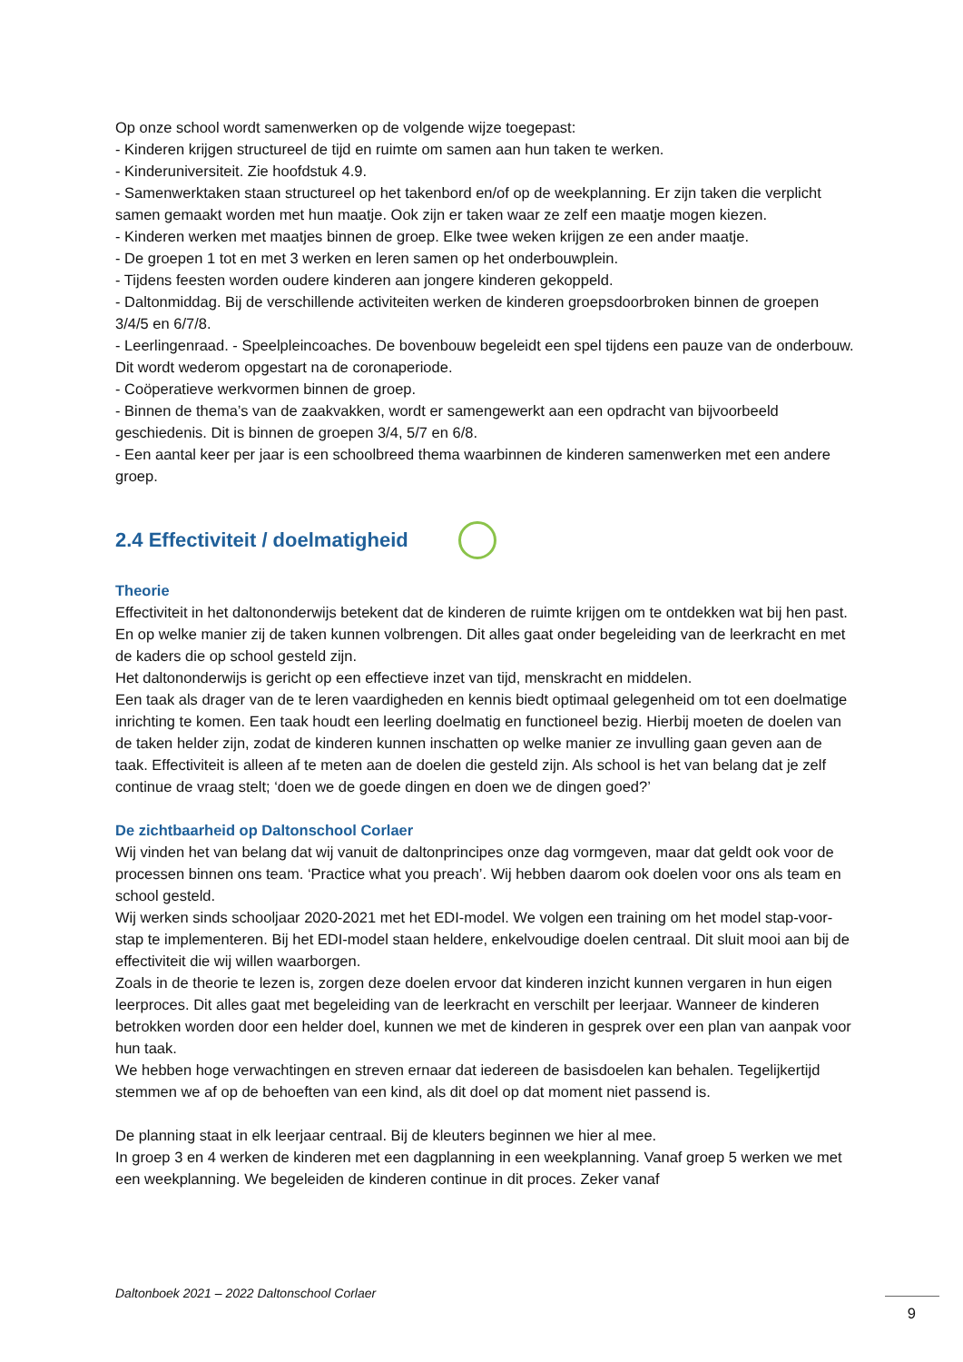Op onze school wordt samenwerken op de volgende wijze toegepast:
- Kinderen krijgen structureel de tijd en ruimte om samen aan hun taken te werken.
- Kinderuniversiteit. Zie hoofdstuk 4.9.
- Samenwerktaken staan structureel op het takenbord en/of op de weekplanning. Er zijn taken die verplicht samen gemaakt worden met hun maatje. Ook zijn er taken waar ze zelf een maatje mogen kiezen.
- Kinderen werken met maatjes binnen de groep. Elke twee weken krijgen ze een ander maatje.
- De groepen 1 tot en met 3 werken en leren samen op het onderbouwplein.
- Tijdens feesten worden oudere kinderen aan jongere kinderen gekoppeld.
- Daltonmiddag. Bij de verschillende activiteiten werken de kinderen groepsdoorbroken binnen de groepen 3/4/5 en 6/7/8.
- Leerlingenraad. - Speelpleincoaches. De bovenbouw begeleidt een spel tijdens een pauze van de onderbouw. Dit wordt wederom opgestart na de coronaperiode.
- Coöperatieve werkvormen binnen de groep.
- Binnen de thema’s van de zaakvakken, wordt er samengewerkt aan een opdracht van bijvoorbeeld geschiedenis. Dit is binnen de groepen 3/4, 5/7 en 6/8.
- Een aantal keer per jaar is een schoolbreed thema waarbinnen de kinderen samenwerken met een andere groep.
2.4 Effectiviteit / doelmatigheid
Theorie
Effectiviteit in het daltononderwijs betekent dat de kinderen de ruimte krijgen om te ontdekken wat bij hen past. En op welke manier zij de taken kunnen volbrengen. Dit alles gaat onder begeleiding van de leerkracht en met de kaders die op school gesteld zijn.
Het daltononderwijs is gericht op een effectieve inzet van tijd, menskracht en middelen.
Een taak als drager van de te leren vaardigheden en kennis biedt optimaal gelegenheid om tot een doelmatige inrichting te komen. Een taak houdt een leerling doelmatig en functioneel bezig. Hierbij moeten de doelen van de taken helder zijn, zodat de kinderen kunnen inschatten op welke manier ze invulling gaan geven aan de taak. Effectiviteit is alleen af te meten aan de doelen die gesteld zijn. Als school is het van belang dat je zelf continue de vraag stelt; ‘doen we de goede dingen en doen we de dingen goed?’
De zichtbaarheid op Daltonschool Corlaer
Wij vinden het van belang dat wij vanuit de daltonprincipes onze dag vormgeven, maar dat geldt ook voor de processen binnen ons team. ‘Practice what you preach’. Wij hebben daarom ook doelen voor ons als team en school gesteld.
Wij werken sinds schooljaar 2020-2021 met het EDI-model. We volgen een training om het model stap-voor-stap te implementeren. Bij het EDI-model staan heldere, enkelvoudige doelen centraal. Dit sluit mooi aan bij de effectiviteit die wij willen waarborgen.
Zoals in de theorie te lezen is, zorgen deze doelen ervoor dat kinderen inzicht kunnen vergaren in hun eigen leerproces. Dit alles gaat met begeleiding van de leerkracht en verschilt per leerjaar. Wanneer de kinderen betrokken worden door een helder doel, kunnen we met de kinderen in gesprek over een plan van aanpak voor hun taak.
We hebben hoge verwachtingen en streven ernaar dat iedereen de basisdoelen kan behalen. Tegelijkertijd stemmen we af op de behoeften van een kind, als dit doel op dat moment niet passend is.
De planning staat in elk leerjaar centraal. Bij de kleuters beginnen we hier al mee.
In groep 3 en 4 werken de kinderen met een dagplanning in een weekplanning. Vanaf groep 5 werken we met een weekplanning. We begeleiden de kinderen continue in dit proces. Zeker vanaf
Daltonboek 2021 – 2022 Daltonschool Corlaer
9